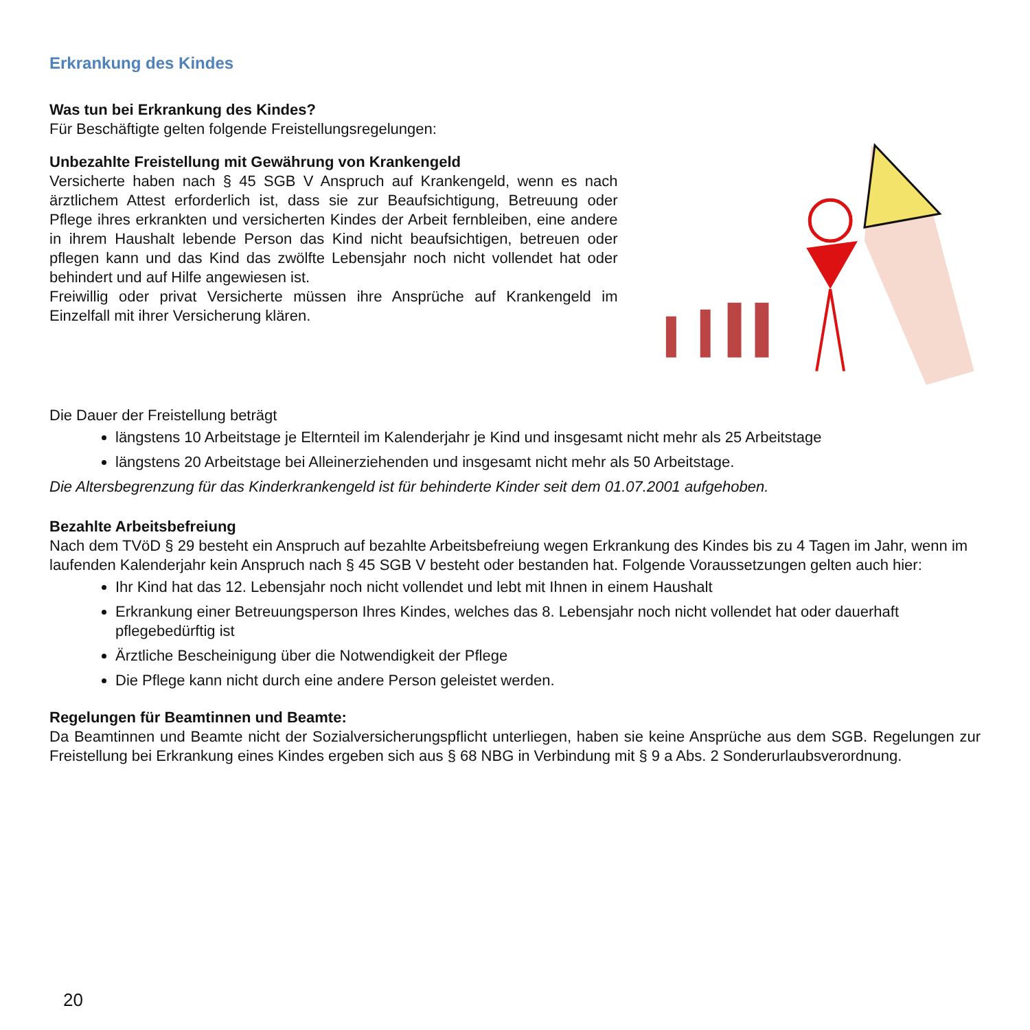Erkrankung des Kindes
Was tun bei Erkrankung des Kindes?
Für Beschäftigte gelten folgende Freistellungsregelungen:
Unbezahlte Freistellung mit Gewährung von Krankengeld
Versicherte haben nach § 45 SGB V Anspruch auf Krankengeld, wenn es nach ärztlichem Attest erforderlich ist, dass sie zur Beaufsichtigung, Betreuung oder Pflege ihres erkrankten und versicherten Kindes der Arbeit fernbleiben, eine andere in ihrem Haushalt lebende Person das Kind nicht beaufsichtigen, betreuen oder pflegen kann und das Kind das zwölfte Lebensjahr noch nicht vollendet hat oder behindert und auf Hilfe angewiesen ist.
Freiwillig oder privat Versicherte müssen ihre Ansprüche auf Krankengeld im Einzelfall mit ihrer Versicherung klären.
Die Dauer der Freistellung beträgt
längstens 10 Arbeitstage je Elternteil im Kalenderjahr je Kind und insgesamt nicht mehr als 25 Arbeitstage
längstens 20 Arbeitstage bei Alleinerziehenden und insgesamt nicht mehr als 50 Arbeitstage.
Die Altersbegrenzung für das Kinderkrankengeld ist für behinderte Kinder seit dem 01.07.2001 aufgehoben.
Bezahlte Arbeitsbefreiung
Nach dem TVöD § 29 besteht ein Anspruch auf bezahlte Arbeitsbefreiung wegen Erkrankung des Kindes bis zu 4 Tagen im Jahr, wenn im laufenden Kalenderjahr kein Anspruch nach § 45 SGB V besteht oder bestanden hat. Folgende Voraussetzungen gelten auch hier:
Ihr Kind hat das 12. Lebensjahr noch nicht vollendet und lebt mit Ihnen in einem Haushalt
Erkrankung einer Betreuungsperson Ihres Kindes, welches das 8. Lebensjahr noch nicht vollendet hat oder dauerhaft pflegebedürftig ist
Ärztliche Bescheinigung über die Notwendigkeit der Pflege
Die Pflege kann nicht durch eine andere Person geleistet werden.
Regelungen für Beamtinnen und Beamte:
Da Beamtinnen und Beamte nicht der Sozialversicherungspflicht unterliegen, haben sie keine Ansprüche aus dem SGB. Regelungen zur Freistellung bei Erkrankung eines Kindes ergeben sich aus § 68 NBG in Verbindung mit § 9 a Abs. 2 Sonderurlaubsverordnung.
20